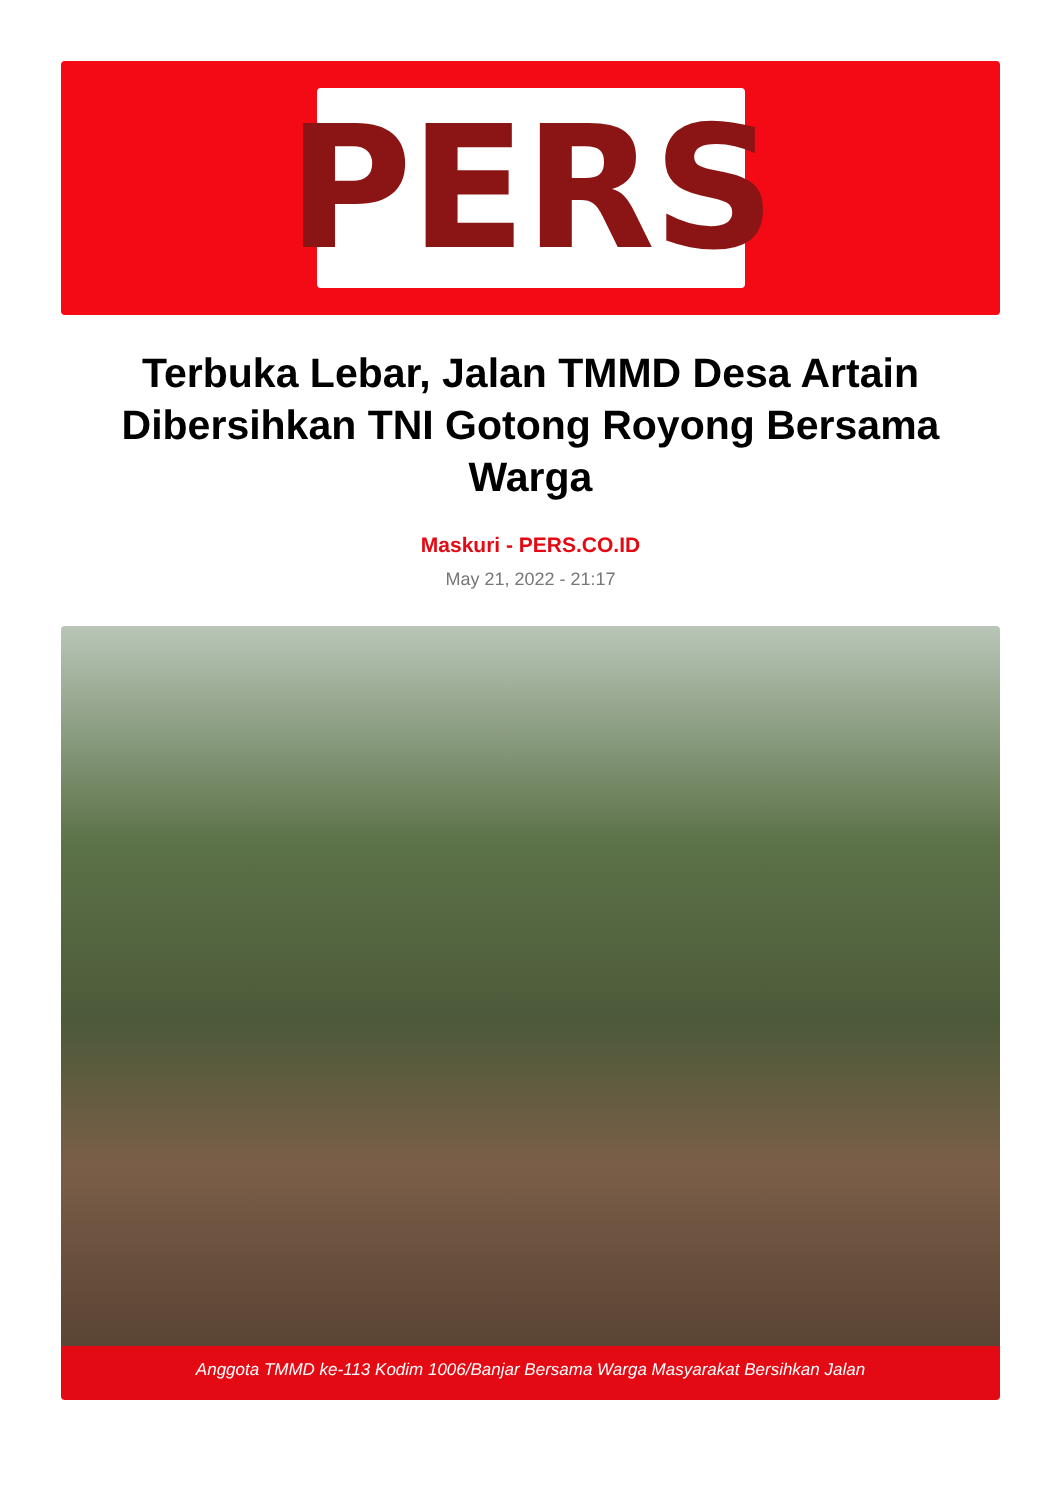PERS
Terbuka Lebar, Jalan TMMD Desa Artain Dibersihkan TNI Gotong Royong Bersama Warga
Maskuri - PERS.CO.ID
May 21, 2022 - 21:17
Anggota TMMD ke-113 Kodim 1006/Banjar Bersama Warga Masyarakat Bersihkan Jalan